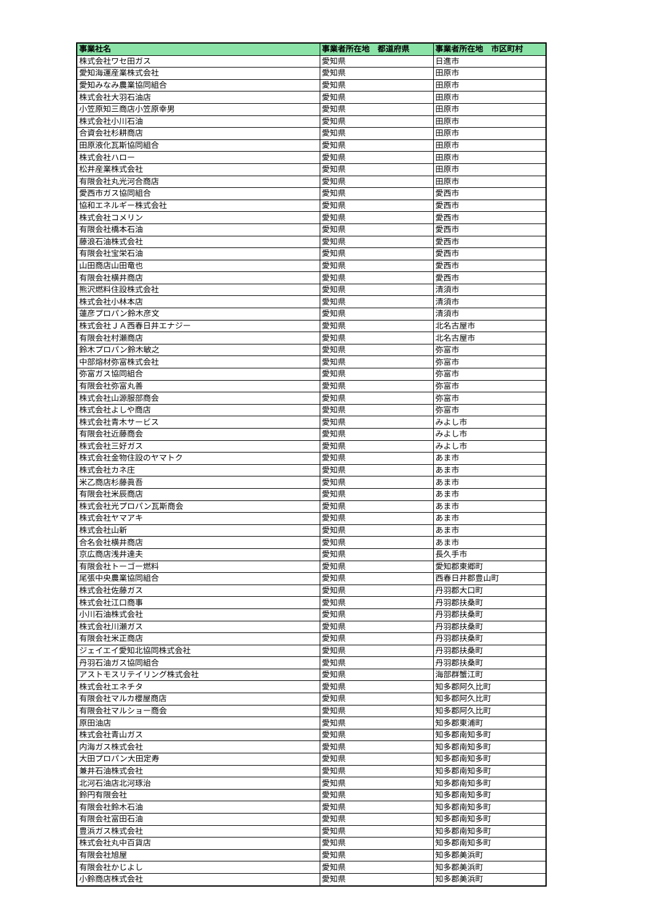| 事業社名 | 事業者所在地 都道府県 | 事業者所在地 市区町村 |
| --- | --- | --- |
| 株式会社ワセ田ガス | 愛知県 | 日進市 |
| 愛知海運産業株式会社 | 愛知県 | 田原市 |
| 愛知みなみ農業協同組合 | 愛知県 | 田原市 |
| 株式会社大羽石油店 | 愛知県 | 田原市 |
| 小笠原知三商店小笠原幸男 | 愛知県 | 田原市 |
| 株式会社小川石油 | 愛知県 | 田原市 |
| 合資会社杉耕商店 | 愛知県 | 田原市 |
| 田原液化瓦斯協同組合 | 愛知県 | 田原市 |
| 株式会社ハロー | 愛知県 | 田原市 |
| 松井産業株式会社 | 愛知県 | 田原市 |
| 有限会社丸光河合商店 | 愛知県 | 田原市 |
| 愛西市ガス協同組合 | 愛知県 | 愛西市 |
| 協和エネルギー株式会社 | 愛知県 | 愛西市 |
| 株式会社コメリン | 愛知県 | 愛西市 |
| 有限会社橋本石油 | 愛知県 | 愛西市 |
| 藤浪石油株式会社 | 愛知県 | 愛西市 |
| 有限会社宝栄石油 | 愛知県 | 愛西市 |
| 山田商店山田竜也 | 愛知県 | 愛西市 |
| 有限会社横井商店 | 愛知県 | 愛西市 |
| 熊沢燃料住設株式会社 | 愛知県 | 清須市 |
| 株式会社小林本店 | 愛知県 | 清須市 |
| 蓮彦プロパン鈴木彦文 | 愛知県 | 清須市 |
| 株式会社ＪＡ西春日井エナジー | 愛知県 | 北名古屋市 |
| 有限会社村瀬商店 | 愛知県 | 北名古屋市 |
| 鈴木プロパン鈴木敏之 | 愛知県 | 弥富市 |
| 中部熔材弥富株式会社 | 愛知県 | 弥富市 |
| 弥富ガス協同組合 | 愛知県 | 弥富市 |
| 有限会社弥富丸善 | 愛知県 | 弥富市 |
| 株式会社山源服部商会 | 愛知県 | 弥富市 |
| 株式会社よしや商店 | 愛知県 | 弥富市 |
| 株式会社青木サービス | 愛知県 | みよし市 |
| 有限会社近藤商会 | 愛知県 | みよし市 |
| 株式会社三好ガス | 愛知県 | みよし市 |
| 株式会社金物住設のヤマトク | 愛知県 | あま市 |
| 株式会社カネ庄 | 愛知県 | あま市 |
| 米乙商店杉藤眞吾 | 愛知県 | あま市 |
| 有限会社米辰商店 | 愛知県 | あま市 |
| 株式会社光プロパン瓦斯商会 | 愛知県 | あま市 |
| 株式会社ヤマアキ | 愛知県 | あま市 |
| 株式会社山新 | 愛知県 | あま市 |
| 合名会社横井商店 | 愛知県 | あま市 |
| 京広商店浅井達夫 | 愛知県 | 長久手市 |
| 有限会社トーゴー燃料 | 愛知県 | 愛知郡東郷町 |
| 尾張中央農業協同組合 | 愛知県 | 西春日井郡豊山町 |
| 株式会社佐藤ガス | 愛知県 | 丹羽郡大口町 |
| 株式会社江口商事 | 愛知県 | 丹羽郡扶桑町 |
| 小川石油株式会社 | 愛知県 | 丹羽郡扶桑町 |
| 株式会社川瀬ガス | 愛知県 | 丹羽郡扶桑町 |
| 有限会社米正商店 | 愛知県 | 丹羽郡扶桑町 |
| ジェイエイ愛知北協同株式会社 | 愛知県 | 丹羽郡扶桑町 |
| 丹羽石油ガス協同組合 | 愛知県 | 丹羽郡扶桑町 |
| アストモスリテイリング株式会社 | 愛知県 | 海部群蟹江町 |
| 株式会社エネチタ | 愛知県 | 知多郡阿久比町 |
| 有限会社マルカ櫻屋商店 | 愛知県 | 知多郡阿久比町 |
| 有限会社マルショー商会 | 愛知県 | 知多郡阿久比町 |
| 原田油店 | 愛知県 | 知多郡東浦町 |
| 株式会社青山ガス | 愛知県 | 知多郡南知多町 |
| 内海ガス株式会社 | 愛知県 | 知多郡南知多町 |
| 大田プロパン大田定寿 | 愛知県 | 知多郡南知多町 |
| 兼井石油株式会社 | 愛知県 | 知多郡南知多町 |
| 北河石油店北河琢治 | 愛知県 | 知多郡南知多町 |
| 鈴円有限会社 | 愛知県 | 知多郡南知多町 |
| 有限会社鈴木石油 | 愛知県 | 知多郡南知多町 |
| 有限会社富田石油 | 愛知県 | 知多郡南知多町 |
| 豊浜ガス株式会社 | 愛知県 | 知多郡南知多町 |
| 株式会社丸中百貨店 | 愛知県 | 知多郡南知多町 |
| 有限会社旭屋 | 愛知県 | 知多郡美浜町 |
| 有限会社かじよし | 愛知県 | 知多郡美浜町 |
| 小鈴商店株式会社 | 愛知県 | 知多郡美浜町 |